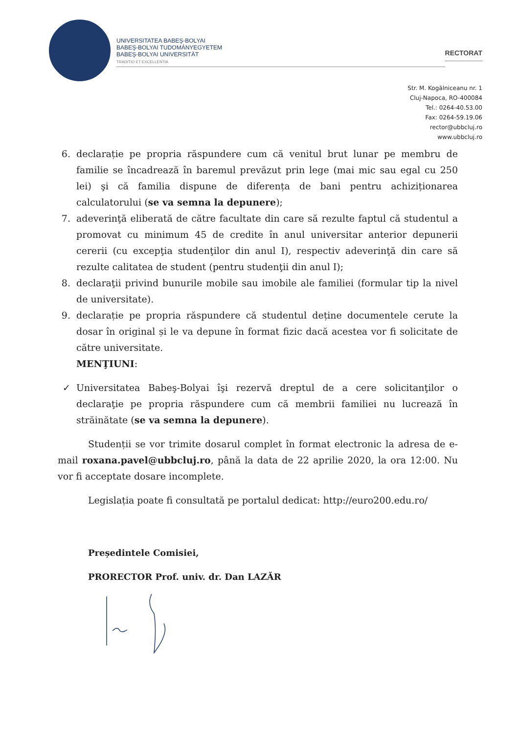UNIVERSITATEA BABEŞ-BOLYAI
BABEŞ-BOLYAI TUDOMÁNYEGYETEM
BABEŞ-BOLYAI UNIVERSITÄT
TRADITIO ET EXCELLENTIA
RECTORAT
Str. M. Kogălniceanu nr. 1
Cluj-Napoca, RO-400084
Tel.: 0264-40.53.00
Fax: 0264-59.19.06
rector@ubbcluj.ro
www.ubbcluj.ro
6. declarație pe propria răspundere cum că venitul brut lunar pe membru de familie se încadrează în baremul prevăzut prin lege (mai mic sau egal cu 250 lei) şi că familia dispune de diferența de bani pentru achiziționarea calculatorului (se va semna la depunere);
7. adeverinţă eliberată de către facultate din care să rezulte faptul că studentul a promovat cu minimum 45 de credite în anul universitar anterior depunerii cererii (cu excepţia studenţilor din anul I), respectiv adeverinţă din care să rezulte calitatea de student (pentru studenţii din anul I);
8. declaraţii privind bunurile mobile sau imobile ale familiei (formular tip la nivel de universitate).
9. declarație pe propria răspundere că studentul deține documentele cerute la dosar în original și le va depune în format fizic dacă acestea vor fi solicitate de către universitate.
MENŢIUNI:
✓ Universitatea Babeş-Bolyai îşi rezervă dreptul de a cere solicitanţilor o declaraţie pe propria răspundere cum că membrii familiei nu lucrează în străinătate (se va semna la depunere).
Studenții se vor trimite dosarul complet în format electronic la adresa de e-mail roxana.pavel@ubbcluj.ro, până la data de 22 aprilie 2020, la ora 12:00. Nu vor fi acceptate dosare incomplete.
Legislația poate fi consultată pe portalul dedicat: http://euro200.edu.ro/
Președintele Comisiei,
PRORECTOR Prof. univ. dr. Dan LAZĂR